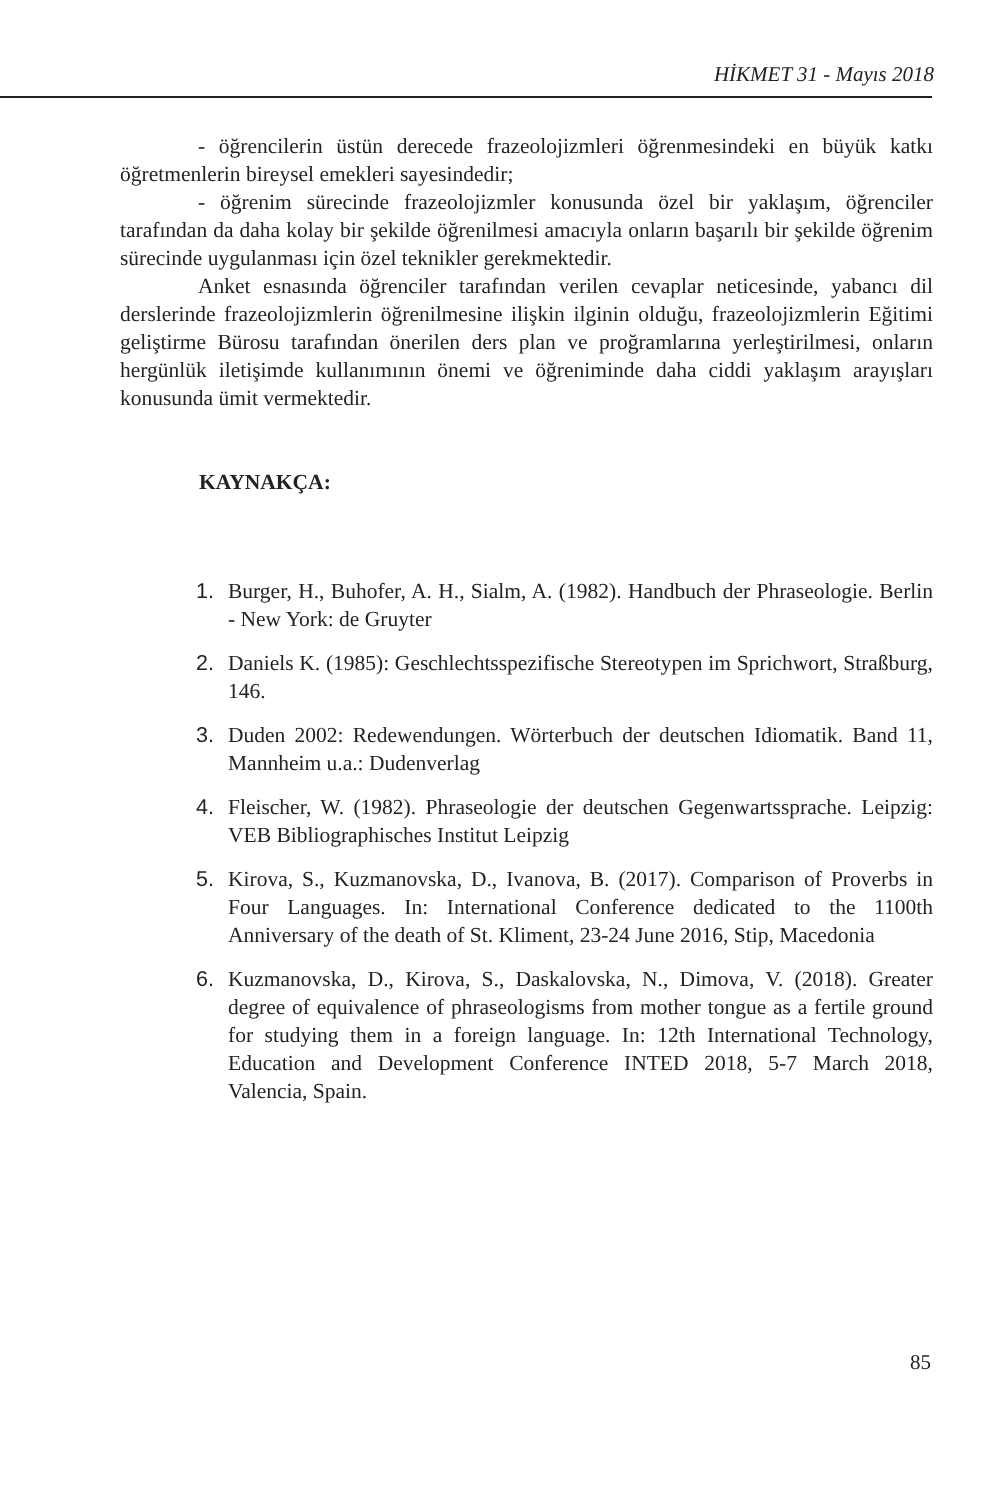HİKMET 31 - Mayıs 2018
- öğrencilerin üstün derecede frazeolojizmleri öğrenmesindeki en büyük katkı öğretmenlerin bireysel emekleri sayesindedir;
- öğrenim sürecinde frazeolojizmler konusunda özel bir yaklaşım, öğrenciler tarafından da daha kolay bir şekilde öğrenilmesi amacıyla onların başarılı bir şekilde öğrenim sürecinde uygulanması için özel teknikler gerekmektedir.
Anket esnasında öğrenciler tarafından verilen cevaplar neticesinde, yabancı dil derslerinde frazeolojizmlerin öğrenilmesine ilişkin ilginin olduğu, frazeolojizmlerin Eğitimi geliştirme Bürosu tarafından önerilen ders plan ve proğramlarına yerleştirilmesi, onların hergünlük iletişimde kullanımının önemi ve öğreniminde daha ciddi yaklaşım arayışları konusunda ümit vermektedir.
KAYNAKÇA:
1. Burger, H., Buhofer, A. H., Sialm, A. (1982). Handbuch der Phraseologie. Berlin - New York: de Gruyter
2. Daniels K. (1985): Geschlechtsspezifische Stereotypen im Sprichwort, Straßburg, 146.
3. Duden 2002: Redewendungen. Wörterbuch der deutschen Idiomatik. Band 11, Mannheim u.a.: Dudenverlag
4. Fleischer, W. (1982). Phraseologie der deutschen Gegenwartssprache. Leipzig: VEB Bibliographisches Institut Leipzig
5. Kirova, S., Kuzmanovska, D., Ivanova, B. (2017). Comparison of Proverbs in Four Languages. In: International Conference dedicated to the 1100th Anniversary of the death of St. Kliment, 23-24 June 2016, Stip, Macedonia
6. Kuzmanovska, D., Kirova, S., Daskalovska, N., Dimova, V. (2018). Greater degree of equivalence of phraseologisms from mother tongue as a fertile ground for studying them in a foreign language. In: 12th International Technology, Education and Development Conference INTED 2018, 5-7 March 2018, Valencia, Spain.
85